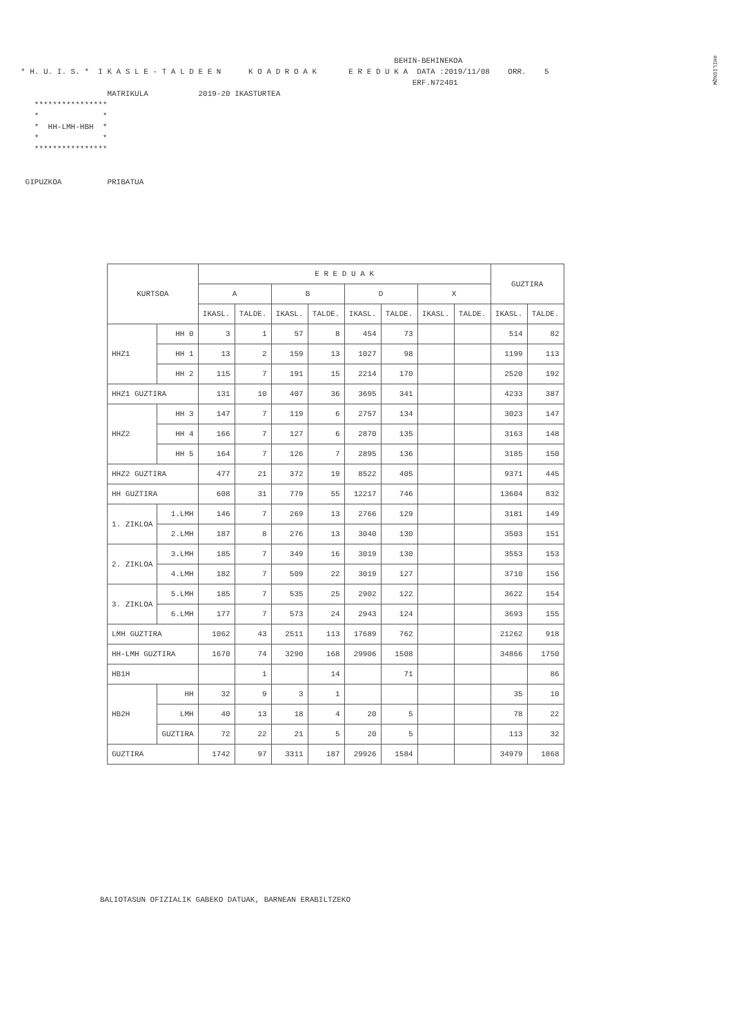#HILIG%QW
BEHIN-BEHINEKOA * H. U. I. S. * I K A S L E - T A L D E E N K O A D R O A K E R E D U K A DATA :2019/11/08 ORR. 5 ERF.N72401 MATRIKULA 2019-20 IKASTURTEA **************** * * * HH-LMH-HBH * * * **************** GIPUZKOA PRIBATUA
| KURTSOA | | E R E D U A K | | | | | | | | GUZTIRA | |
| --- | --- | --- | --- | --- | --- | --- | --- | --- | --- | --- | --- |
| | | A | | B | | D | | X | | | |
| | | IKASL. | TALDE. | IKASL. | TALDE. | IKASL. | TALDE. | IKASL. | TALDE. | IKASL. | TALDE. |
| HHZ1 | HH 0 | 3 | 1 | 57 | 8 | 454 | 73 | | | 514 | 82 |
| | HH 1 | 13 | 2 | 159 | 13 | 1027 | 98 | | | 1199 | 113 |
| | HH 2 | 115 | 7 | 191 | 15 | 2214 | 170 | | | 2520 | 192 |
| HHZ1 GUZTIRA | | 131 | 10 | 407 | 36 | 3695 | 341 | | | 4233 | 387 |
| HHZ2 | HH 3 | 147 | 7 | 119 | 6 | 2757 | 134 | | | 3023 | 147 |
| | HH 4 | 166 | 7 | 127 | 6 | 2870 | 135 | | | 3163 | 148 |
| | HH 5 | 164 | 7 | 126 | 7 | 2895 | 136 | | | 3185 | 150 |
| HHZ2 GUZTIRA | | 477 | 21 | 372 | 19 | 8522 | 405 | | | 9371 | 445 |
| HH GUZTIRA | | 608 | 31 | 779 | 55 | 12217 | 746 | | | 13604 | 832 |
| 1. ZIKLOA | 1.LMH | 146 | 7 | 269 | 13 | 2766 | 129 | | | 3181 | 149 |
| | 2.LMH | 187 | 8 | 276 | 13 | 3040 | 130 | | | 3503 | 151 |
| 2. ZIKLOA | 3.LMH | 185 | 7 | 349 | 16 | 3019 | 130 | | | 3553 | 153 |
| | 4.LMH | 182 | 7 | 509 | 22 | 3019 | 127 | | | 3710 | 156 |
| 3. ZIKLOA | 5.LMH | 185 | 7 | 535 | 25 | 2902 | 122 | | | 3622 | 154 |
| | 6.LMH | 177 | 7 | 573 | 24 | 2943 | 124 | | | 3693 | 155 |
| LMH GUZTIRA | | 1062 | 43 | 2511 | 113 | 17689 | 762 | | | 21262 | 918 |
| HH-LMH GUZTIRA | | 1670 | 74 | 3290 | 168 | 29906 | 1508 | | | 34866 | 1750 |
| HB1H | | | 1 | | 14 | | 71 | | | | 86 |
| HB2H | HH | 32 | 9 | 3 | 1 | | | | | 35 | 10 |
| | LMH | 40 | 13 | 18 | 4 | 20 | 5 | | | 78 | 22 |
| | GUZTIRA | 72 | 22 | 21 | 5 | 20 | 5 | | | 113 | 32 |
| GUZTIRA | | 1742 | 97 | 3311 | 187 | 29926 | 1584 | | | 34979 | 1868 |
BALIOTASUN OFIZIALIK GABEKO DATUAK, BARNEAN ERABILTZEKO